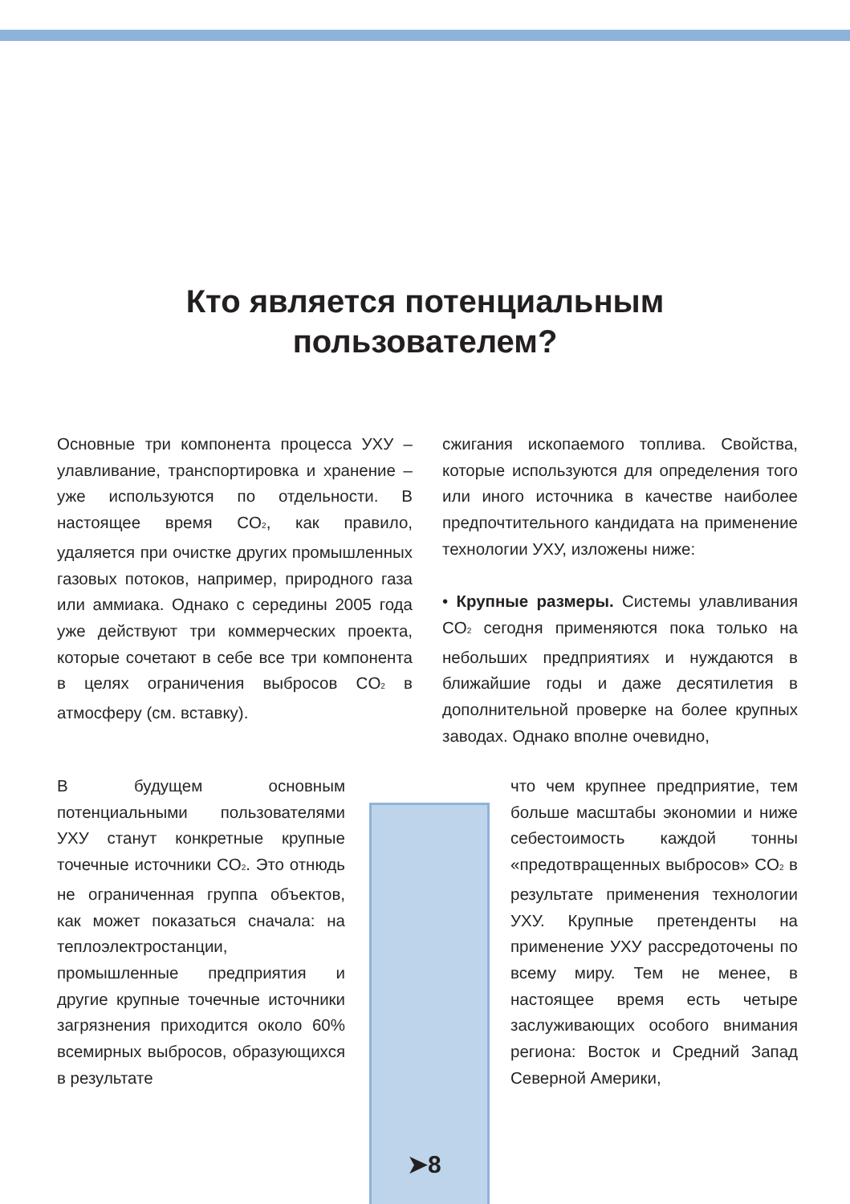Кто является потенциальным
пользователем?
Основные три компонента процесса УХУ – улавливание, транспортировка и хранение – уже используются по отдельности. В настоящее время CO<sub>2</sub>, как правило, удаляется при очистке других промышленных газовых потоков, например, природного газа или аммиака. Однако с середины 2005 года уже действуют три коммерческих проекта, которые сочетают в себе все три компонента в целях ограничения выбросов CO<sub>2</sub> в атмосферу (см. вставку).
сжигания ископаемого топлива. Свойства, которые используются для определения того или иного источника в качестве наиболее предпочтительного кандидата на применение технологии УХУ, изложены ниже:
• Крупные размеры. Системы улавливания CO<sub>2</sub> сегодня применяются пока только на небольших предприятиях и нуждаются в ближайшие годы и даже десятилетия в дополнительной проверке на более крупных заводах. Однако вполне очевидно,
В будущем основным потенциальными пользователями УХУ станут конкретные крупные точечные источники CO<sub>2</sub>. Это отнюдь не ограниченная группа объектов, как может показаться сначала: на теплоэлектростанции, промышленные предприятия и другие крупные точечные источники загрязнения приходится около 60% всемирных выбросов, образующихся в результате
что чем крупнее предприятие, тем больше масштабы экономии и ниже себестоимость каждой тонны «предотвращенных выбросов» CO<sub>2</sub> в результате применения технологии УХУ. Крупные претенденты на применение УХУ рассредоточены по всему миру. Тем не менее, в настоящее время есть четыре заслуживающих особого внимания региона: Восток и Средний Запад Северной Америки,
➤8